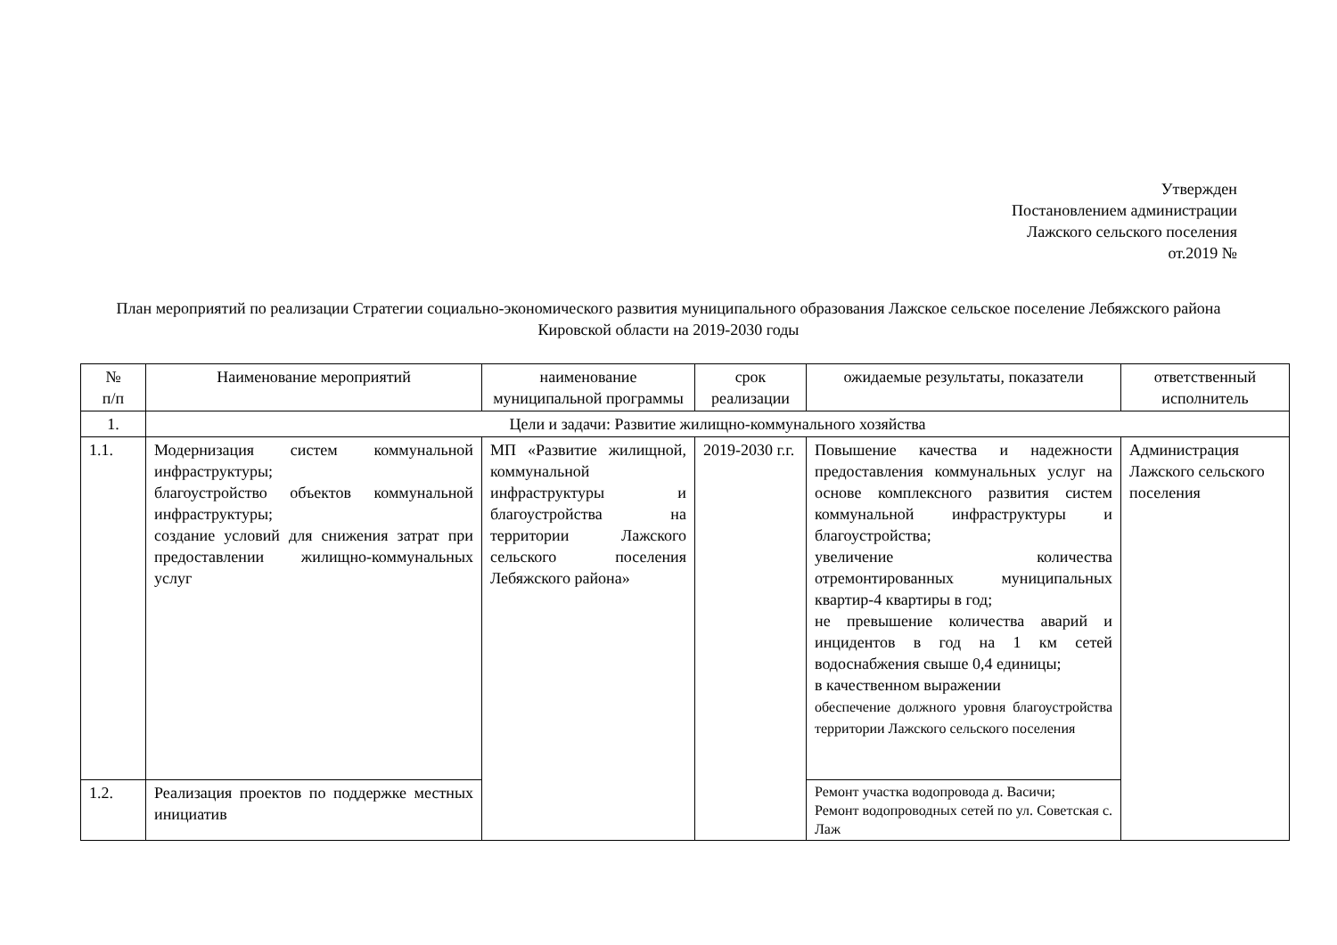Утвержден
Постановлением администрации
Лажского сельского поселения
от.2019 №
План мероприятий по реализации Стратегии социально-экономического развития муниципального образования Лажское сельское поселение Лебяжского района Кировской области на 2019-2030 годы
| № п/п | Наименование мероприятий | наименование муниципальной программы | срок реализации | ожидаемые результаты, показатели | ответственный исполнитель |
| --- | --- | --- | --- | --- | --- |
| 1. | Цели и задачи: Развитие жилищно-коммунального хозяйства | | | | |
| 1.1. | Модернизация систем коммунальной инфраструктуры; благоустройство объектов коммунальной инфраструктуры; создание условий для снижения затрат при предоставлении жилищно-коммунальных услуг | МП «Развитие жилищной, коммунальной инфраструктуры и благоустройства на территории Лажского сельского поселения Лебяжского района» | 2019-2030 г.г. | Повышение качества и надежности предоставления коммунальных услуг на основе комплексного развития систем коммунальной инфраструктуры и благоустройства; увеличение количества отремонтированных муниципальных квартир-4 квартиры в год; не превышение количества аварий и инцидентов в год на 1 км сетей водоснабжения свыше 0,4 единицы; в качественном выражении обеспечение должного уровня благоустройства территории Лажского сельского поселения | Администрация Лажского сельского поселения |
| 1.2. | Реализация проектов по поддержке местных инициатив | | | Ремонт участка водопровода д. Васичи; Ремонт водопроводных сетей по ул. Советская с. Лаж | |